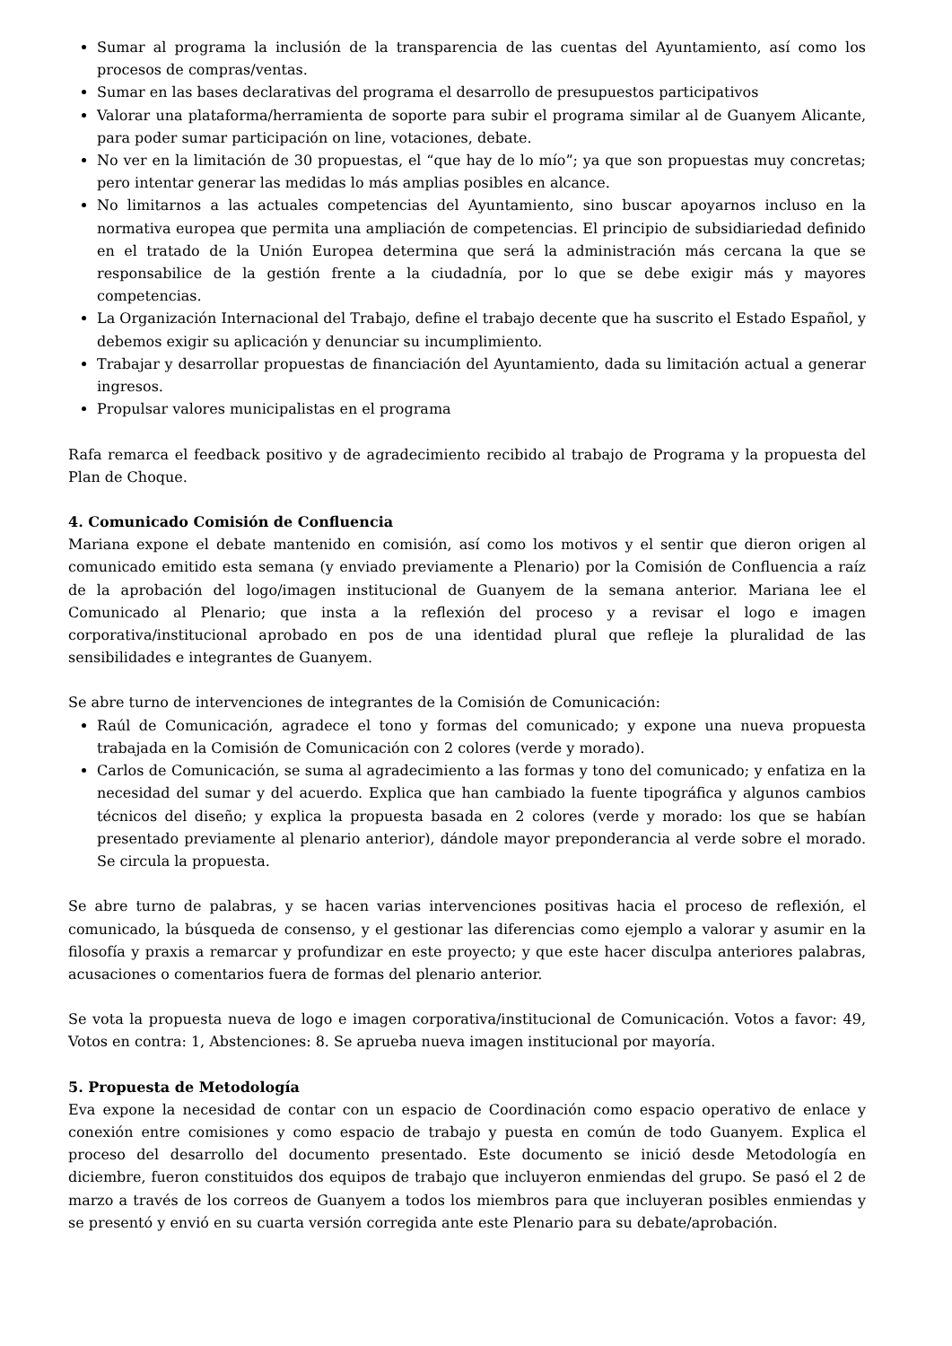Sumar al programa la inclusión de la transparencia de las cuentas del Ayuntamiento, así como los procesos de compras/ventas.
Sumar en las bases declarativas del programa el desarrollo de presupuestos participativos
Valorar una plataforma/herramienta de soporte para subir el programa similar al de Guanyem Alicante, para poder sumar participación on line, votaciones, debate.
No ver en la limitación de 30 propuestas, el “que hay de lo mío”; ya que son propuestas muy concretas; pero intentar generar las medidas lo más amplias posibles en alcance.
No limitarnos a las actuales competencias del Ayuntamiento, sino buscar apoyarnos incluso en la normativa europea que permita una ampliación de competencias. El principio de subsidiariedad definido en el tratado de la Unión Europea determina que será la administración más cercana la que se responsabilice de la gestión frente a la ciudadnía, por lo que se debe exigir más y mayores competencias.
La Organización Internacional del Trabajo, define el trabajo decente que ha suscrito el Estado Español, y debemos exigir su aplicación y denunciar su incumplimiento.
Trabajar y desarrollar propuestas de financiación del Ayuntamiento, dada su limitación actual a generar ingresos.
Propulsar valores municipalistas en el programa
Rafa remarca el feedback positivo y de agradecimiento recibido al trabajo de Programa y la propuesta del Plan de Choque.
4. Comunicado Comisión de Confluencia
Mariana expone el debate mantenido en comisión, así como los motivos y el sentir que dieron origen al comunicado emitido esta semana (y enviado previamente a Plenario) por la Comisión de Confluencia a raíz de la aprobación del logo/imagen institucional de Guanyem de la semana anterior. Mariana lee el Comunicado al Plenario; que insta a la reflexión del proceso y a revisar el logo e imagen corporativa/institucional aprobado en pos de una identidad plural que refleje la pluralidad de las sensibilidades e integrantes de Guanyem.
Se abre turno de intervenciones de integrantes de la Comisión de Comunicación:
Raúl de Comunicación, agradece el tono y formas del comunicado; y expone una nueva propuesta trabajada en la Comisión de Comunicación con 2 colores (verde y morado).
Carlos de Comunicación, se suma al agradecimiento a las formas y tono del comunicado; y enfatiza en la necesidad del sumar y del acuerdo. Explica que han cambiado la fuente tipográfica y algunos cambios técnicos del diseño; y explica la propuesta basada en 2 colores (verde y morado: los que se habían presentado previamente al plenario anterior), dándole mayor preponderancia al verde sobre el morado. Se circula la propuesta.
Se abre turno de palabras, y se hacen varias intervenciones positivas hacia el proceso de reflexión, el comunicado, la búsqueda de consenso, y el gestionar las diferencias como ejemplo a valorar y asumir en la filosofía y praxis a remarcar y profundizar en este proyecto; y que este hacer disculpa anteriores palabras, acusaciones o comentarios fuera de formas del plenario anterior.
Se vota la propuesta nueva de logo e imagen corporativa/institucional de Comunicación. Votos a favor: 49, Votos en contra: 1, Abstenciones: 8. Se aprueba nueva imagen institucional por mayoría.
5. Propuesta de Metodología
Eva expone la necesidad de contar con un espacio de Coordinación como espacio operativo de enlace y conexión entre comisiones y como espacio de trabajo y puesta en común de todo Guanyem. Explica el proceso del desarrollo del documento presentado. Este documento se inició desde Metodología en diciembre, fueron constituidos dos equipos de trabajo que incluyeron enmiendas del grupo. Se pasó el 2 de marzo a través de los correos de Guanyem a todos los miembros para que incluyeran posibles enmiendas y se presentó y envió en su cuarta versión corregida ante este Plenario para su debate/aprobación.